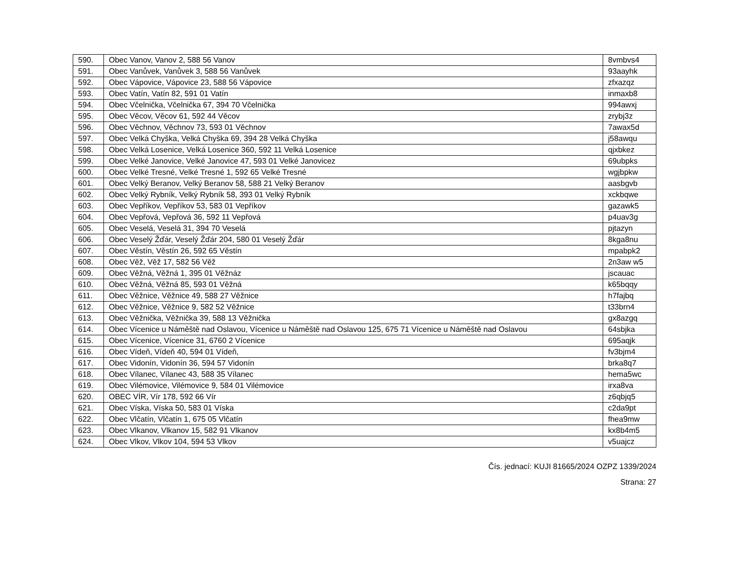| 590. | Obec Vanov, Vanov 2, 588 56 Vanov | 8vmbvs4 |
| 591. | Obec Vanůvek, Vanůvek 3, 588 56 Vanůvek | 93aayhk |
| 592. | Obec Vápovice, Vápovice 23, 588 56 Vápovice | zfxazqz |
| 593. | Obec Vatín, Vatín 82, 591 01 Vatín | inmaxb8 |
| 594. | Obec Včelnička, Včelnička 67, 394 70 Včelnička | 994awxj |
| 595. | Obec Věcov, Věcov 61, 592 44 Věcov | zrybj3z |
| 596. | Obec Věchnov, Věchnov 73, 593 01 Věchnov | 7awax5d |
| 597. | Obec Velká Chyška, Velká Chyška 69, 394 28 Velká Chyška | j58awqu |
| 598. | Obec Velká Losenice, Velká Losenice 360, 592 11 Velká Losenice | qjxbkez |
| 599. | Obec Velké Janovice, Velké Janovice 47, 593 01 Velké Janovicez | 69ubpks |
| 600. | Obec Velké Tresné, Velké Tresné 1, 592 65 Velké Tresné | wgjbpkw |
| 601. | Obec Velký Beranov, Velký Beranov 58, 588 21 Velký Beranov | aasbgvb |
| 602. | Obec Velký Rybník, Velký Rybník 58, 393 01 Velký Rybník | xckbqwe |
| 603. | Obec Vepříkov, Vepříkov 53, 583 01 Vepříkov | gazawk5 |
| 604. | Obec Vepřová, Vepřová 36, 592 11 Vepřová | p4uav3g |
| 605. | Obec Veselá, Veselá 31, 394 70 Veselá | pjtazyn |
| 606. | Obec Veselý Žďár, Veselý Žďár 204, 580 01 Veselý Žďár | 8kga8nu |
| 607. | Obec Věstín, Věstín 26, 592 65 Věstín | mpabpk2 |
| 608. | Obec Věž, Věž 17, 582 56 Věž | 2n3aw w5 |
| 609. | Obec Věžná, Věžná 1, 395 01 Věžnáz | jscauac |
| 610. | Obec Věžná, Věžná 85, 593 01 Věžná | k65bqqy |
| 611. | Obec Věžnice, Věžnice 49, 588 27 Věžnice | h7fajbq |
| 612. | Obec Věžnice, Věžnice 9, 582 52 Věžnice | t33brn4 |
| 613. | Obec Věžnička, Věžnička 39, 588 13 Věžnička | gx8azgq |
| 614. | Obec Vícenice u Náměště nad Oslavou, Vícenice u Náměště nad Oslavou 125, 675 71 Vícenice u Náměště nad Oslavou | 64sbjka |
| 615. | Obec Vícenice, Vícenice 31, 6760 2 Vícenice | 695aqjk |
| 616. | Obec Vídeň, Vídeň 40, 594 01 Vídeň, | fv3bjm4 |
| 617. | Obec Vidonín, Vidonín 36, 594 57 Vidonín | brka8q7 |
| 618. | Obec Vílanec, Vílanec 43, 588 35 Vílanec | hema5wc |
| 619. | Obec Vilémovice, Vilémovice 9, 584 01 Vilémovice | irxa8va |
| 620. | OBEC VÍR, Vír 178, 592 66 Vír | z6qbjq5 |
| 621. | Obec Víska, Víska 50, 583 01 Víska | c2da9pt |
| 622. | Obec Vlčatín, Vlčatín 1, 675 05 Vlčatín | fhea9mw |
| 623. | Obec Vlkanov, Vlkanov 15, 582 91 Vlkanov | kx8b4m5 |
| 624. | Obec Vlkov, Vlkov 104, 594 53 Vlkov | v5uajcz |
Čís. jednací: KUJI 81665/2024 OZPZ 1339/2024
Strana: 27